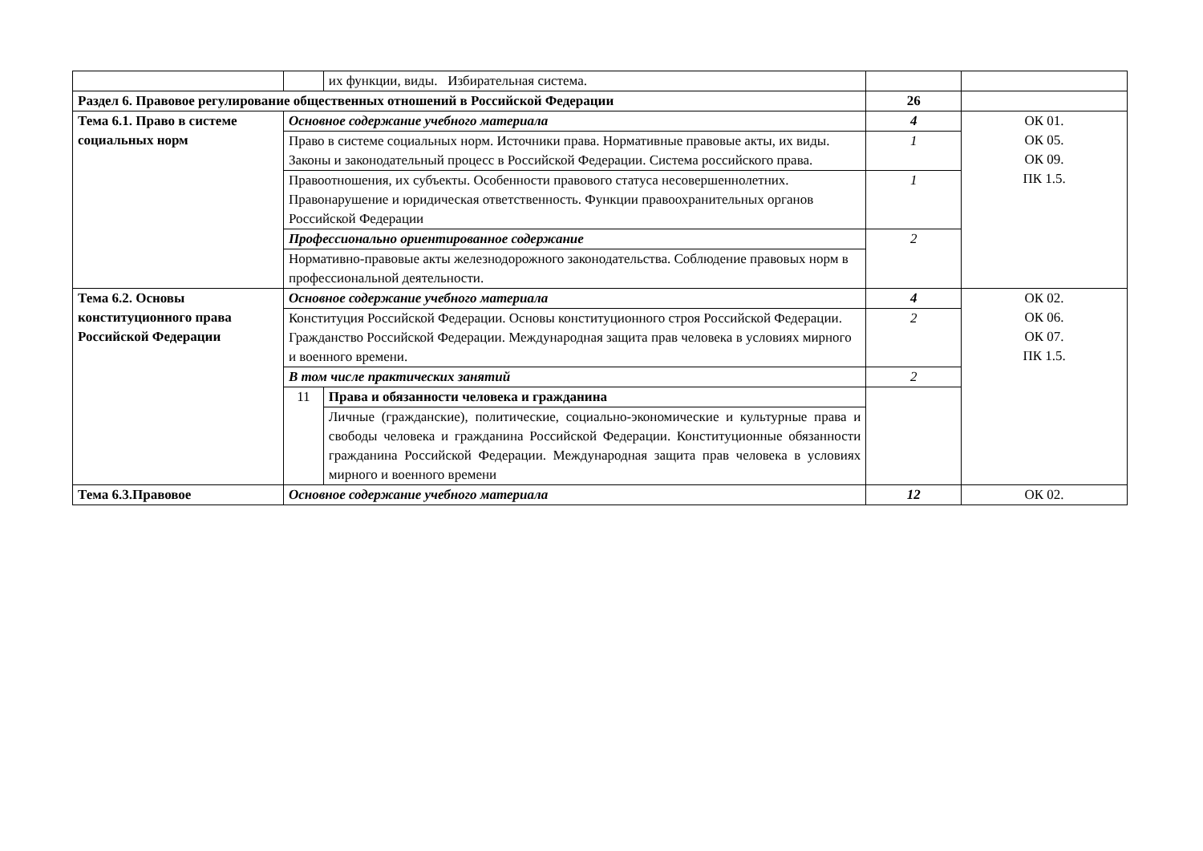| | | их функции, виды. Избирательная система. | | |
| Раздел 6. Правовое регулирование общественных отношений в Российской Федерации | | | 26 | |
| Тема 6.1. Право в системе социальных норм | Основное содержание учебного материала | | 4 | ОК 01. ОК 05. ОК 09. ПК 1.5. |
| | Право в системе социальных норм. Источники права. Нормативные правовые акты, их виды. Законы и законодательный процесс в Российской Федерации. Система российского права. | | 1 | |
| | Правоотношения, их субъекты. Особенности правового статуса несовершеннолетних. Правонарушение и юридическая ответственность. Функции правоохранительных органов Российской Федерации | | 1 | |
| | Профессионально ориентированное содержание | | 2 | |
| | Нормативно-правовые акты железнодорожного законодательства. Соблюдение правовых норм в профессиональной деятельности. | | | |
| Тема 6.2. Основы конституционного права Российской Федерации | Основное содержание учебного материала | | 4 | ОК 02. ОК 06. ОК 07. ПК 1.5. |
| | Конституция Российской Федерации. Основы конституционного строя Российской Федерации. Гражданство Российской Федерации. Международная защита прав человека в условиях мирного и военного времени. | | 2 | |
| | В том числе практических занятий | | 2 | |
| | 11 | Права и обязанности человека и гражданина | | |
| | | Личные (гражданские), политические, социально-экономические и культурные права и свободы человека и гражданина Российской Федерации. Конституционные обязанности гражданина Российской Федерации. Международная защита прав человека в условиях мирного и военного времени | | |
| Тема 6.3.Правовое | Основное содержание учебного материала | | 12 | ОК 02. |